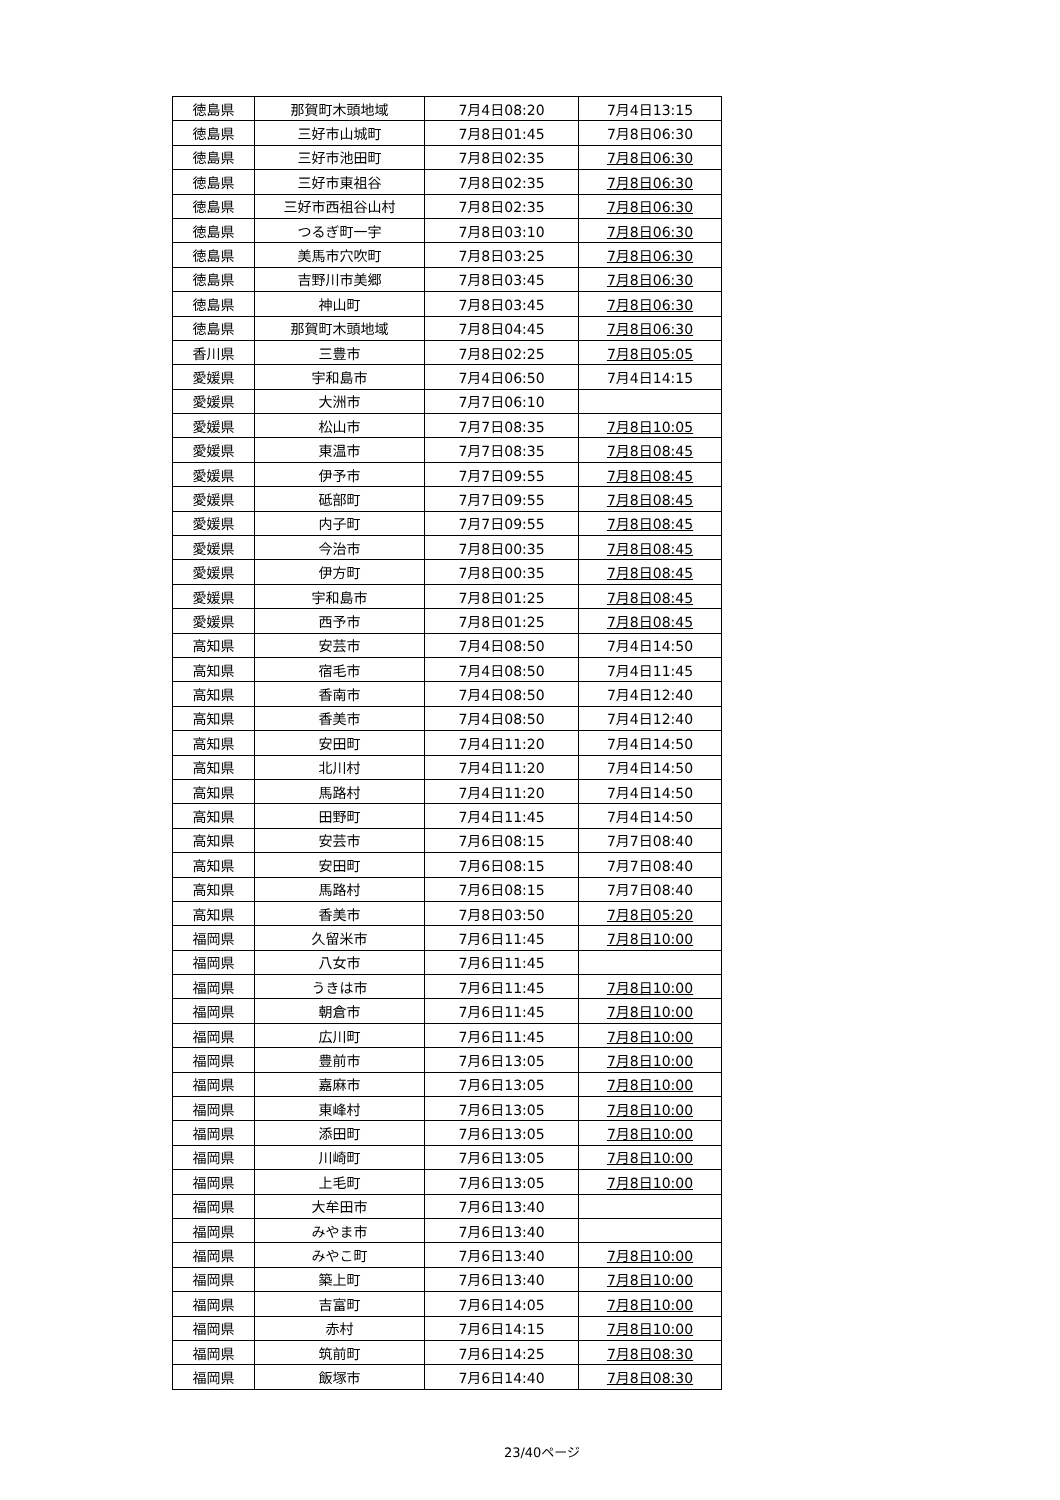| 徳島県 | 那賀町木頭地域 | 7月4日08:20 | 7月4日13:15 |
| 徳島県 | 三好市山城町 | 7月8日01:45 | 7月8日06:30 |
| 徳島県 | 三好市池田町 | 7月8日02:35 | 7月8日06:30 |
| 徳島県 | 三好市東祖谷 | 7月8日02:35 | 7月8日06:30 |
| 徳島県 | 三好市西祖谷山村 | 7月8日02:35 | 7月8日06:30 |
| 徳島県 | つるぎ町一宇 | 7月8日03:10 | 7月8日06:30 |
| 徳島県 | 美馬市穴吹町 | 7月8日03:25 | 7月8日06:30 |
| 徳島県 | 吉野川市美郷 | 7月8日03:45 | 7月8日06:30 |
| 徳島県 | 神山町 | 7月8日03:45 | 7月8日06:30 |
| 徳島県 | 那賀町木頭地域 | 7月8日04:45 | 7月8日06:30 |
| 香川県 | 三豊市 | 7月8日02:25 | 7月8日05:05 |
| 愛媛県 | 宇和島市 | 7月4日06:50 | 7月4日14:15 |
| 愛媛県 | 大洲市 | 7月7日06:10 | |
| 愛媛県 | 松山市 | 7月7日08:35 | 7月8日10:05 |
| 愛媛県 | 東温市 | 7月7日08:35 | 7月8日08:45 |
| 愛媛県 | 伊予市 | 7月7日09:55 | 7月8日08:45 |
| 愛媛県 | 砥部町 | 7月7日09:55 | 7月8日08:45 |
| 愛媛県 | 内子町 | 7月7日09:55 | 7月8日08:45 |
| 愛媛県 | 今治市 | 7月8日00:35 | 7月8日08:45 |
| 愛媛県 | 伊方町 | 7月8日00:35 | 7月8日08:45 |
| 愛媛県 | 宇和島市 | 7月8日01:25 | 7月8日08:45 |
| 愛媛県 | 西予市 | 7月8日01:25 | 7月8日08:45 |
| 高知県 | 安芸市 | 7月4日08:50 | 7月4日14:50 |
| 高知県 | 宿毛市 | 7月4日08:50 | 7月4日11:45 |
| 高知県 | 香南市 | 7月4日08:50 | 7月4日12:40 |
| 高知県 | 香美市 | 7月4日08:50 | 7月4日12:40 |
| 高知県 | 安田町 | 7月4日11:20 | 7月4日14:50 |
| 高知県 | 北川村 | 7月4日11:20 | 7月4日14:50 |
| 高知県 | 馬路村 | 7月4日11:20 | 7月4日14:50 |
| 高知県 | 田野町 | 7月4日11:45 | 7月4日14:50 |
| 高知県 | 安芸市 | 7月6日08:15 | 7月7日08:40 |
| 高知県 | 安田町 | 7月6日08:15 | 7月7日08:40 |
| 高知県 | 馬路村 | 7月6日08:15 | 7月7日08:40 |
| 高知県 | 香美市 | 7月8日03:50 | 7月8日05:20 |
| 福岡県 | 久留米市 | 7月6日11:45 | 7月8日10:00 |
| 福岡県 | 八女市 | 7月6日11:45 | |
| 福岡県 | うきは市 | 7月6日11:45 | 7月8日10:00 |
| 福岡県 | 朝倉市 | 7月6日11:45 | 7月8日10:00 |
| 福岡県 | 広川町 | 7月6日11:45 | 7月8日10:00 |
| 福岡県 | 豊前市 | 7月6日13:05 | 7月8日10:00 |
| 福岡県 | 嘉麻市 | 7月6日13:05 | 7月8日10:00 |
| 福岡県 | 東峰村 | 7月6日13:05 | 7月8日10:00 |
| 福岡県 | 添田町 | 7月6日13:05 | 7月8日10:00 |
| 福岡県 | 川崎町 | 7月6日13:05 | 7月8日10:00 |
| 福岡県 | 上毛町 | 7月6日13:05 | 7月8日10:00 |
| 福岡県 | 大牟田市 | 7月6日13:40 | |
| 福岡県 | みやま市 | 7月6日13:40 | |
| 福岡県 | みやこ町 | 7月6日13:40 | 7月8日10:00 |
| 福岡県 | 築上町 | 7月6日13:40 | 7月8日10:00 |
| 福岡県 | 吉富町 | 7月6日14:05 | 7月8日10:00 |
| 福岡県 | 赤村 | 7月6日14:15 | 7月8日10:00 |
| 福岡県 | 筑前町 | 7月6日14:25 | 7月8日08:30 |
| 福岡県 | 飯塚市 | 7月6日14:40 | 7月8日08:30 |
23/40ページ